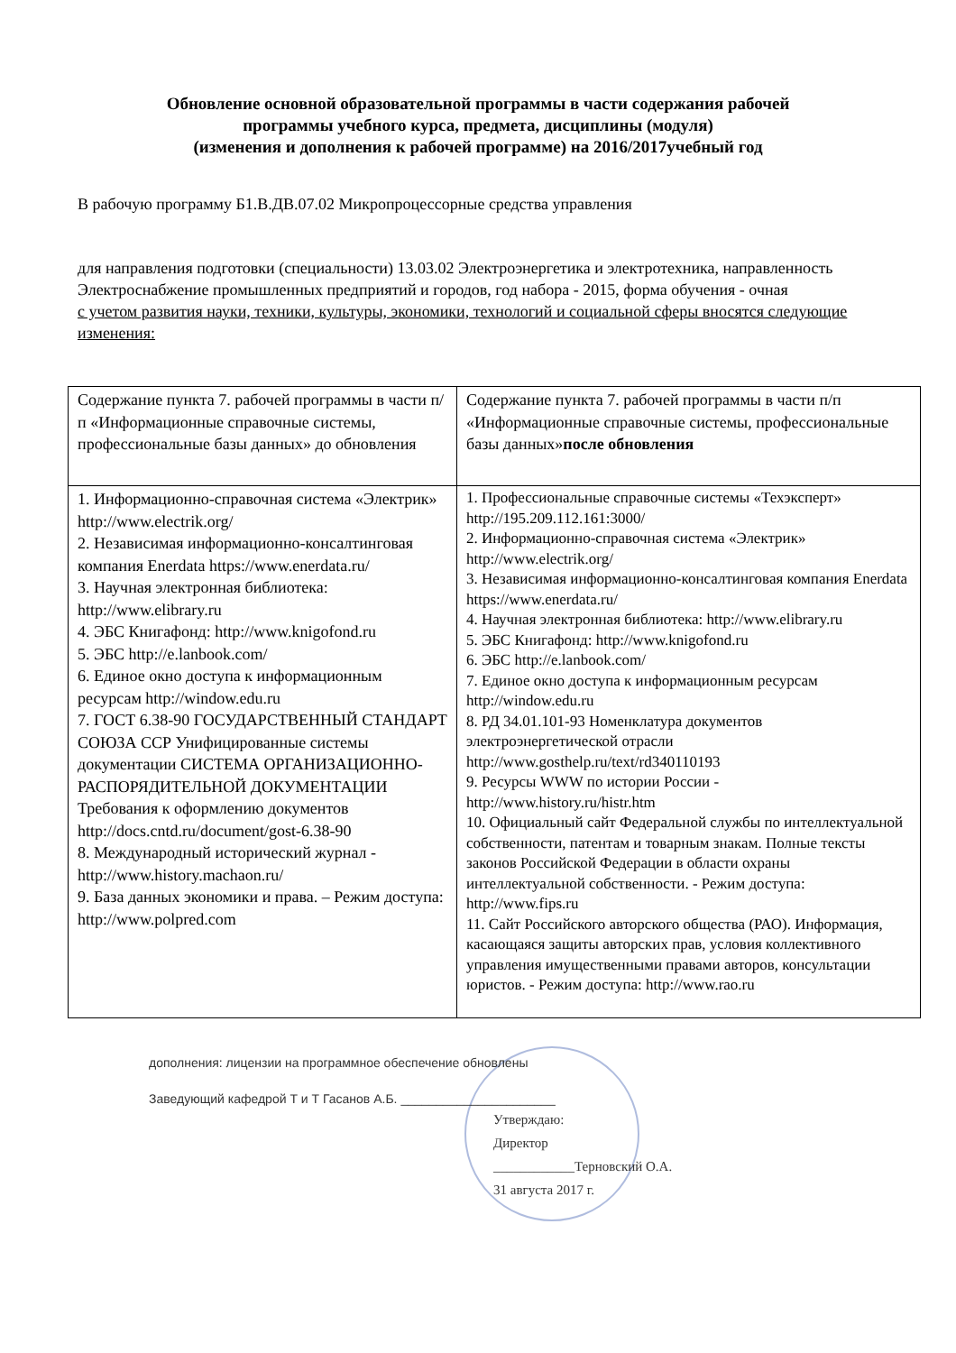Обновление основной образовательной программы в части содержания рабочей
программы учебного курса, предмета, дисциплины (модуля)
(изменения и дополнения к рабочей программе) на 2016/2017учебный год
В рабочую программу Б1.В.ДВ.07.02 Микропроцессорные средства управления
для направления подготовки (специальности) 13.03.02 Электроэнергетика и электротехника, направленность Электроснабжение промышленных предприятий и городов, год набора - 2015, форма обучения - очная
с учетом развития науки, техники, культуры, экономики, технологий и социальной сферы вносятся следующие изменения:
| Содержание пункта 7. рабочей программы в части п/п «Информационные справочные системы, профессиональные базы данных» до обновления | Содержание пункта 7. рабочей программы в части п/п «Информационные справочные системы, профессиональные базы данных» после обновления |
| 1. Информационно-справочная система «Электрик» http://www.electrik.org/ 2. Независимая информационно-консалтинговая компания Enerdata https://www.enerdata.ru/ 3. Научная электронная библиотека: http://www.elibrary.ru 4. ЭБС Книгафонд: http://www.knigofond.ru 5. ЭБС http://e.lanbook.com/ 6. Единое окно доступа к информационным ресурсам http://window.edu.ru 7. ГОСТ 6.38-90 ГОСУДАРСТВЕННЫЙ СТАНДАРТ СОЮЗА ССР Унифицированные системы документации СИСТЕМА ОРГАНИЗАЦИОННО-РАСПОРЯДИТЕЛЬНОЙ ДОКУМЕНТАЦИИ Требования к оформлению документов http://docs.cntd.ru/document/gost-6.38-90 8. Международный исторический журнал - http://www.history.machaon.ru/ 9. База данных экономики и права. – Режим доступа: http://www.polpred.com | 1. Профессиональные справочные системы «Техэксперт» http://195.209.112.161:3000/ 2. Информационно-справочная система «Электрик» http://www.electrik.org/ 3. Независимая информационно-консалтинговая компания Enerdata https://www.enerdata.ru/ 4. Научная электронная библиотека: http://www.elibrary.ru 5. ЭБС Книгафонд: http://www.knigofond.ru 6. ЭБС http://e.lanbook.com/ 7. Единое окно доступа к информационным ресурсам http://window.edu.ru 8. РД 34.01.101-93 Номенклатура документов электроэнергетической отрасли http://www.gosthelp.ru/text/rd340110193 9. Ресурсы WWW по истории России - http://www.history.ru/histr.htm 10. Официальный сайт Федеральной службы по интеллектуальной собственности, патентам и товарным знакам. Полные тексты законов Российской Федерации в области охраны интеллектуальной собственности. - Режим доступа: http://www.fips.ru 11. Сайт Российского авторского общества (РАО). Информация, касающаяся защиты авторских прав, условия коллективного управления имущественными правами авторов, консультации юристов. - Режим доступа: http://www.rao.ru |
дополнения: лицензии на программное обеспечение обновлены
Заведующий кафедрой Т и Т Гасанов А.Б. ______________________
Утверждаю:
Директор
____________Терновский О.А.
31 августа 2017 г.